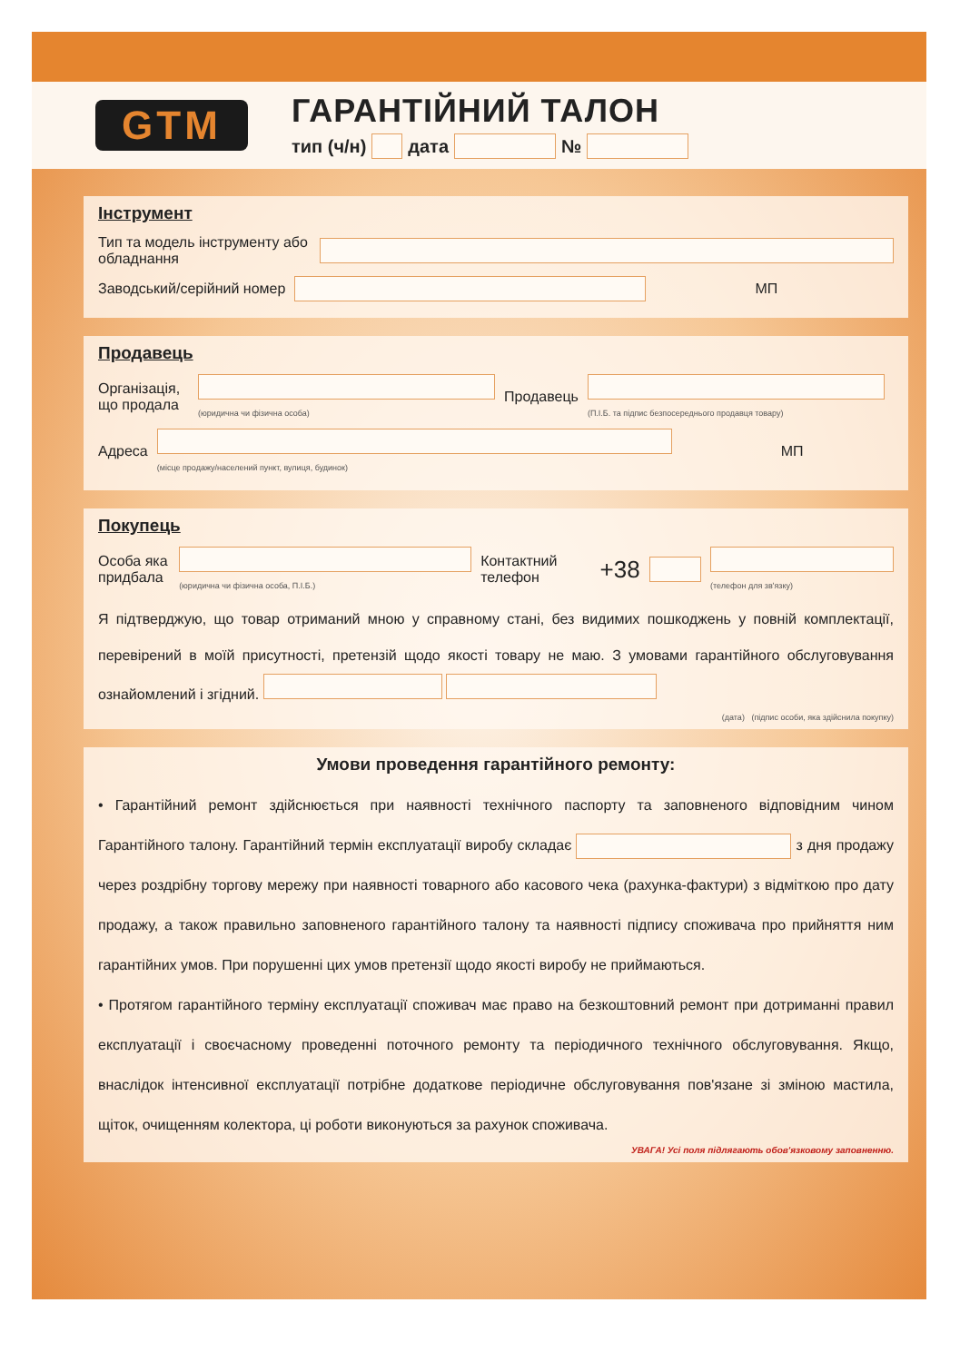GTM
ГАРАНТІЙНИЙ ТАЛОН
тип (ч/н) дата №
Інструмент
Тип та модель інструменту або обладнання
Заводський/серійний номер МП
Продавець
Організація, що продала
(юридична чи фізична особа) Продавець
(П.І.Б. та підпис безпосереднього продавця товару)
Адреса
(місце продажу/населений пункт, вулиця, будинок) МП
Покупець
Особа яка придбала
(юридична чи фізична особа, П.І.Б.) Контактний телефон +38
(телефон для зв'язку)
Я підтверджую, що товар отриманий мною у справному стані, без видимих пошкоджень у повній комплектації, перевірений в моїй присутності, претензій щодо якості товару не маю. З умовами гарантійного обслуговування ознайомлений і згідний.
(дата) (підпис особи, яка здійснила покупку)
Умови проведення гарантійного ремонту:
• Гарантійний ремонт здійснюється при наявності технічного паспорту та заповненого відповідним чином Гарантійного талону. Гарантійний термін експлуатації виробу складає з дня продажу через роздрібну торгову мережу при наявності товарного або касового чека (рахунка-фактури) з відміткою про дату продажу, а також правильно заповненого гарантійного талону та наявності підпису споживача про прийняття ним гарантійних умов. При порушенні цих умов претензії щодо якості виробу не приймаються.
• Протягом гарантійного терміну експлуатації споживач має право на безкоштовний ремонт при дотриманні правил експлуатації і своєчасному проведенні поточного ремонту та періодичного технічного обслуговування. Якщо, внаслідок інтенсивної експлуатації потрібне додаткове періодичне обслуговування пов'язане зі зміною мастила, щіток, очищенням колектора, ці роботи виконуються за рахунок споживача.
УВАГА! Усі поля підлягають обов'язковому заповненню.